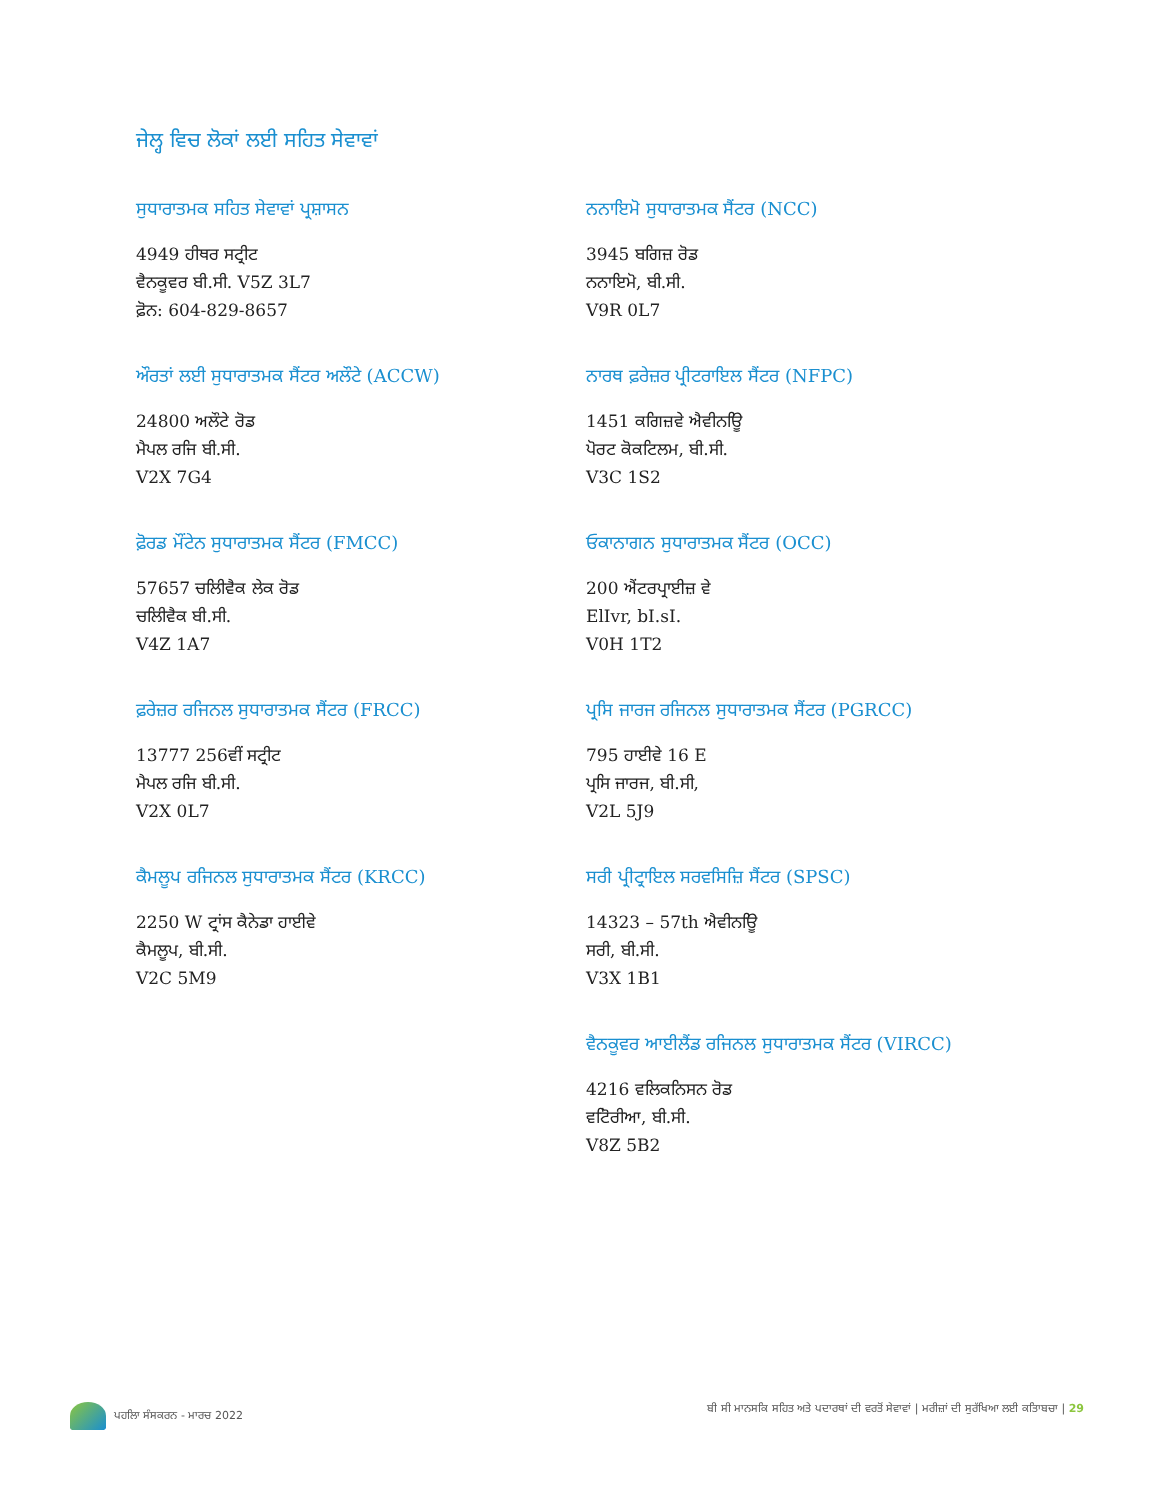ਜੇਲ੍ਹ ਵਿਚ ਲੋਕਾਂ ਲਈ ਸਹਿਤ ਸੇਵਾਵਾਂ
ਸੁਧਾਰਾਤਮਕ ਸਹਿਤ ਸੇਵਾਵਾਂ ਪ੍ਰਸ਼ਾਸਨ
4949 ਹੀਥਰ ਸਟ੍ਰੀਟ
ਵੈਨਕੂਵਰ ਬੀ.ਸੀ. V5Z 3L7
ਫ਼ੋਨ: 604-829-8657
ਨਨਾਇਮੋ ਸੁਧਾਰਾਤਮਕ ਸੈਂਟਰ (NCC)
3945 ਬਗਿਜ਼ ਰੋਡ
ਨਨਾਇਮੋ, ਬੀ.ਸੀ.
V9R 0L7
ਔਰਤਾਂ ਲਈ ਸੁਧਾਰਾਤਮਕ ਸੈਂਟਰ ਅਲੌਟੇ (ACCW)
24800 ਅਲੌਟੇ ਰੋਡ
ਮੈਪਲ ਰਜਿ ਬੀ.ਸੀ.
V2X 7G4
ਨਾਰਥ ਫ਼ਰੇਜ਼ਰ ਪ੍ਰੀਟਰਾਇਲ ਸੈਂਟਰ (NFPC)
1451 ਕਗਿਜ਼ਵੇ ਐਵੀਨਊਿ
ਪੋਰਟ ਕੋਕਟਿਲਮ, ਬੀ.ਸੀ.
V3C 1S2
ਫ਼ੋਰਡ ਮੌਂਟੇਨ ਸੁਧਾਰਾਤਮਕ ਸੈਂਟਰ (FMCC)
57657 ਚਲਿੀਵੈਕ ਲੇਕ ਰੋਡ
ਚਲਿੀਵੈਕ ਬੀ.ਸੀ.
V4Z 1A7
ਓਕਾਨਾਗਨ ਸੁਧਾਰਾਤਮਕ ਸੈਂਟਰ (OCC)
200 ਐਂਟਰਪ੍ਰਾਈਜ਼ ਵੇ
ElIvr, bI.sI.
V0H 1T2
ਫ਼ਰੇਜ਼ਰ ਰਜਿਨਲ ਸੁਧਾਰਾਤਮਕ ਸੈਂਟਰ (FRCC)
13777 256ਵੀਂ ਸਟ੍ਰੀਟ
ਮੈਪਲ ਰਜਿ ਬੀ.ਸੀ.
V2X 0L7
ਪ੍ਰਸਿ ਜਾਰਜ ਰਜਿਨਲ ਸੁਧਾਰਾਤਮਕ ਸੈਂਟਰ (PGRCC)
795 ਹਾਈਵੇ 16 E
ਪ੍ਰਸਿ ਜਾਰਜ, ਬੀ.ਸੀ,
V2L 5J9
ਕੈਮਲੂਪ ਰਜਿਨਲ ਸੁਧਾਰਾਤਮਕ ਸੈਂਟਰ (KRCC)
2250 W ਟ੍ਰਾਂਸ ਕੈਨੇਡਾ ਹਾਈਵੇ
ਕੈਮਲੂਪ, ਬੀ.ਸੀ.
V2C 5M9
ਸਰੀ ਪ੍ਰੀਟ੍ਰਾਇਲ ਸਰਵਸਿਜ਼ਿ ਸੈਂਟਰ (SPSC)
14323 – 57th ਐਵੀਨਊਿ
ਸਰੀ, ਬੀ.ਸੀ.
V3X 1B1
ਵੈਨਕੂਵਰ ਆਈਲੈਂਡ ਰਜਿਨਲ ਸੁਧਾਰਾਤਮਕ ਸੈਂਟਰ (VIRCC)
4216 ਵਲਿਕਨਿਸਨ ਰੋਡ
ਵਟਿੋਰੀਆ, ਬੀ.ਸੀ.
V8Z 5B2
ਪਹਲਿਾ ਸੰਸਕਰਨ - ਮਾਰਚ 2022 ਬੀ ਸੀ ਮਾਨਸਕਿ ਸਹਿਤ ਅਤੇ ਪਦਾਰਥਾਂ ਦੀ ਵਰਤੋਂ ਸੇਵਾਵਾਂ | ਮਰੀਜ਼ਾਂ ਦੀ ਸੁਰੱਖਿਆ ਲਈ ਕਤਿਾਬਚਾ | 29